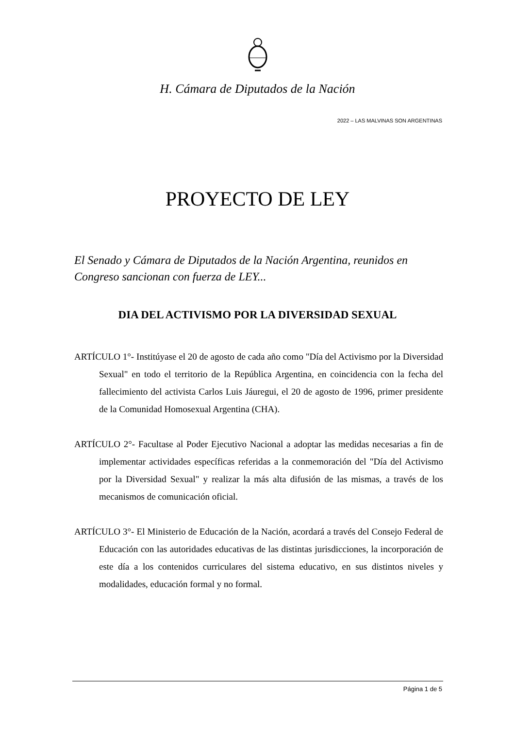H. Cámara de Diputados de la Nación
2022 – LAS MALVINAS SON ARGENTINAS
PROYECTO DE LEY
El Senado y Cámara de Diputados de la Nación Argentina, reunidos en Congreso sancionan con fuerza de LEY...
DIA DEL ACTIVISMO POR LA DIVERSIDAD SEXUAL
ARTÍCULO 1°- Institúyase el 20 de agosto de cada año como "Día del Activismo por la Diversidad Sexual" en todo el territorio de la República Argentina, en coincidencia con la fecha del fallecimiento del activista Carlos Luis Jáuregui, el 20 de agosto de 1996, primer presidente de la Comunidad Homosexual Argentina (CHA).
ARTÍCULO 2°- Facultase al Poder Ejecutivo Nacional a adoptar las medidas necesarias a fin de implementar actividades específicas referidas a la conmemoración del "Día del Activismo por la Diversidad Sexual" y realizar la más alta difusión de las mismas, a través de los mecanismos de comunicación oficial.
ARTÍCULO 3°- El Ministerio de Educación de la Nación, acordará a través del Consejo Federal de Educación con las autoridades educativas de las distintas jurisdicciones, la incorporación de este día a los contenidos curriculares del sistema educativo, en sus distintos niveles y modalidades, educación formal y no formal.
Página 1 de 5